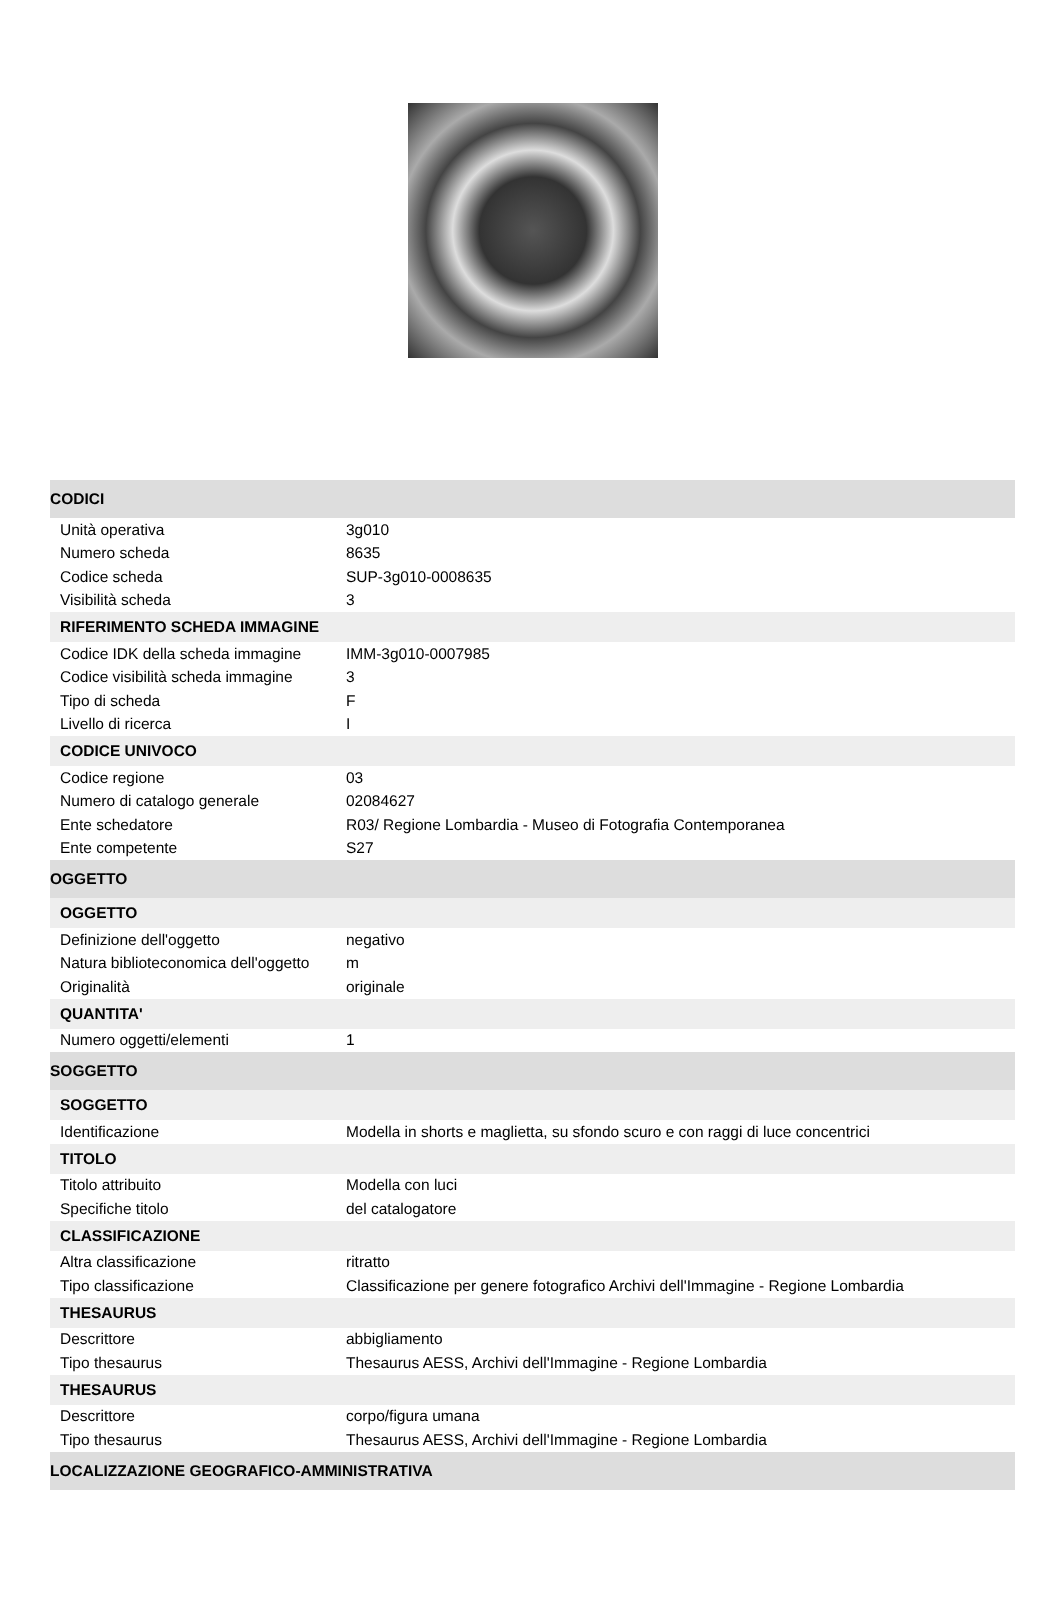| CODICI | |
| Unità operativa | 3g010 |
| Numero scheda | 8635 |
| Codice scheda | SUP-3g010-0008635 |
| Visibilità scheda | 3 |
| RIFERIMENTO SCHEDA IMMAGINE | |
| Codice IDK della scheda immagine | IMM-3g010-0007985 |
| Codice visibilità scheda immagine | 3 |
| Tipo di scheda | F |
| Livello di ricerca | I |
| CODICE UNIVOCO | |
| Codice regione | 03 |
| Numero di catalogo generale | 02084627 |
| Ente schedatore | R03/ Regione Lombardia - Museo di Fotografia Contemporanea |
| Ente competente | S27 |
| OGGETTO | |
| OGGETTO | |
| Definizione dell'oggetto | negativo |
| Natura biblioteconomica dell'oggetto | m |
| Originalità | originale |
| QUANTITA' | |
| Numero oggetti/elementi | 1 |
| SOGGETTO | |
| SOGGETTO | |
| Identificazione | Modella in shorts e maglietta, su sfondo scuro e con raggi di luce concentrici |
| TITOLO | |
| Titolo attribuito | Modella con luci |
| Specifiche titolo | del catalogatore |
| CLASSIFICAZIONE | |
| Altra classificazione | ritratto |
| Tipo classificazione | Classificazione per genere fotografico Archivi dell'Immagine - Regione Lombardia |
| THESAURUS | |
| Descrittore | abbigliamento |
| Tipo thesaurus | Thesaurus AESS, Archivi dell'Immagine - Regione Lombardia |
| THESAURUS | |
| Descrittore | corpo/figura umana |
| Tipo thesaurus | Thesaurus AESS, Archivi dell'Immagine - Regione Lombardia |
| LOCALIZZAZIONE GEOGRAFICO-AMMINISTRATIVA | |